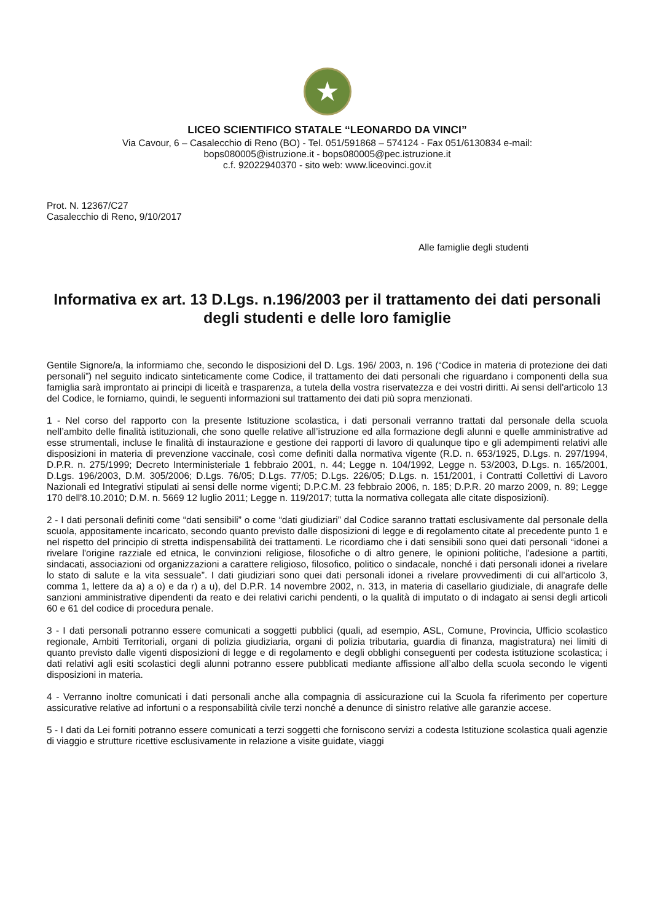★
LICEO SCIENTIFICO STATALE “LEONARDO DA VINCI”
Via Cavour, 6 – Casalecchio di Reno (BO) - Tel. 051/591868 – 574124 - Fax 051/6130834 e-mail:
bops080005@istruzione.it - bops080005@pec.istruzione.it
c.f. 92022940370 - sito web: www.liceovinci.gov.it
Prot. N. 12367/C27
Casalecchio di Reno, 9/10/2017
Alle famiglie degli studenti
Informativa ex art. 13 D.Lgs. n.196/2003 per il trattamento dei dati personali degli studenti e delle loro famiglie
Gentile Signore/a, la informiamo che, secondo le disposizioni del D. Lgs. 196/ 2003, n. 196 (“Codice in materia di protezione dei dati personali”) nel seguito indicato sinteticamente come Codice, il trattamento dei dati personali che riguardano i componenti della sua famiglia sarà improntato ai principi di liceità e trasparenza, a tutela della vostra riservatezza e dei vostri diritti. Ai sensi dell'articolo 13 del Codice, le forniamo, quindi, le seguenti informazioni sul trattamento dei dati più sopra menzionati.
1 - Nel corso del rapporto con la presente Istituzione scolastica, i dati personali verranno trattati dal personale della scuola nell’ambito delle finalità istituzionali, che sono quelle relative all’istruzione ed alla formazione degli alunni e quelle amministrative ad esse strumentali, incluse le finalità di instaurazione e gestione dei rapporti di lavoro di qualunque tipo e gli adempimenti relativi alle disposizioni in materia di prevenzione vaccinale, così come definiti dalla normativa vigente (R.D. n. 653/1925, D.Lgs. n. 297/1994, D.P.R. n. 275/1999; Decreto Interministeriale 1 febbraio 2001, n. 44; Legge n. 104/1992, Legge n. 53/2003, D.Lgs. n. 165/2001, D.Lgs. 196/2003, D.M. 305/2006; D.Lgs. 76/05; D.Lgs. 77/05; D.Lgs. 226/05; D.Lgs. n. 151/2001, i Contratti Collettivi di Lavoro Nazionali ed Integrativi stipulati ai sensi delle norme vigenti; D.P.C.M. 23 febbraio 2006, n. 185; D.P.R. 20 marzo 2009, n. 89; Legge 170 dell'8.10.2010; D.M. n. 5669 12 luglio 2011; Legge n. 119/2017; tutta la normativa collegata alle citate disposizioni).
2 - I dati personali definiti come “dati sensibili” o come “dati giudiziari” dal Codice saranno trattati esclusivamente dal personale della scuola, appositamente incaricato, secondo quanto previsto dalle disposizioni di legge e di regolamento citate al precedente punto 1 e nel rispetto del principio di stretta indispensabilità dei trattamenti. Le ricordiamo che i dati sensibili sono quei dati personali “idonei a rivelare l'origine razziale ed etnica, le convinzioni religiose, filosofiche o di altro genere, le opinioni politiche, l'adesione a partiti, sindacati, associazioni od organizzazioni a carattere religioso, filosofico, politico o sindacale, nonché i dati personali idonei a rivelare lo stato di salute e la vita sessuale”. I dati giudiziari sono quei dati personali idonei a rivelare provvedimenti di cui all'articolo 3, comma 1, lettere da a) a o) e da r) a u), del D.P.R. 14 novembre 2002, n. 313, in materia di casellario giudiziale, di anagrafe delle sanzioni amministrative dipendenti da reato e dei relativi carichi pendenti, o la qualità di imputato o di indagato ai sensi degli articoli 60 e 61 del codice di procedura penale.
3 - I dati personali potranno essere comunicati a soggetti pubblici (quali, ad esempio, ASL, Comune, Provincia, Ufficio scolastico regionale, Ambiti Territoriali, organi di polizia giudiziaria, organi di polizia tributaria, guardia di finanza, magistratura) nei limiti di quanto previsto dalle vigenti disposizioni di legge e di regolamento e degli obblighi conseguenti per codesta istituzione scolastica; i dati relativi agli esiti scolastici degli alunni potranno essere pubblicati mediante affissione all’albo della scuola secondo le vigenti disposizioni in materia.
4 - Verranno inoltre comunicati i dati personali anche alla compagnia di assicurazione cui la Scuola fa riferimento per coperture assicurative relative ad infortuni o a responsabilità civile terzi nonché a denunce di sinistro relative alle garanzie accese.
5 - I dati da Lei forniti potranno essere comunicati a terzi soggetti che forniscono servizi a codesta Istituzione scolastica quali agenzie di viaggio e strutture ricettive esclusivamente in relazione a visite guidate, viaggi